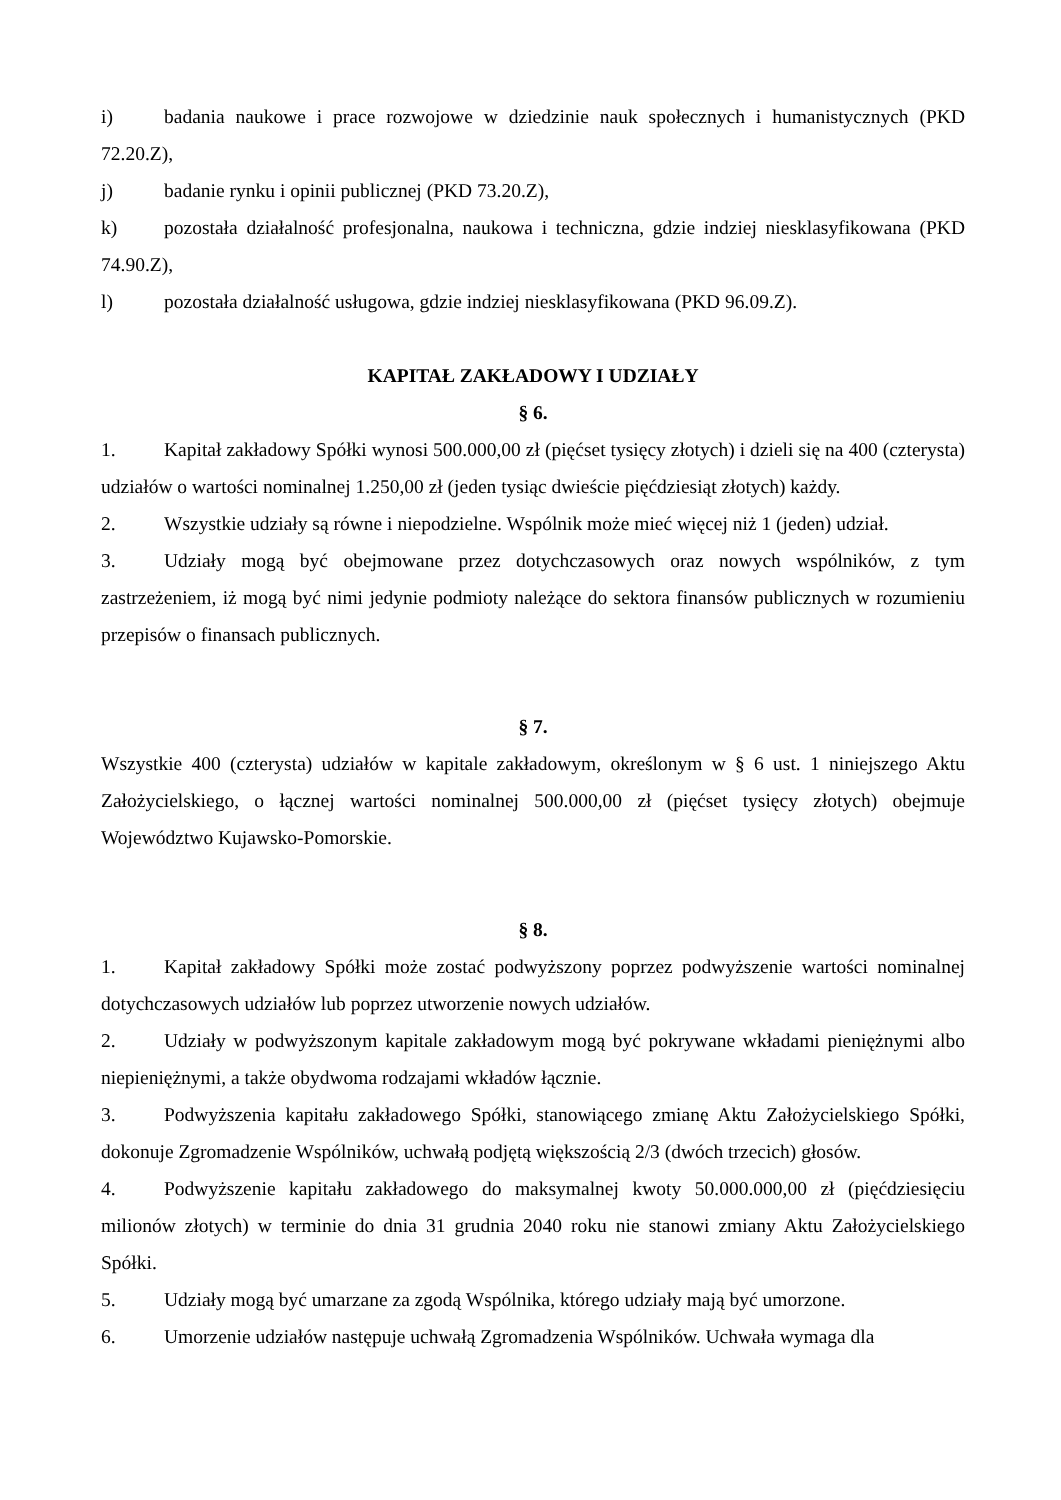i) badania naukowe i prace rozwojowe w dziedzinie nauk społecznych i humanistycznych (PKD 72.20.Z),
j) badanie rynku i opinii publicznej (PKD 73.20.Z),
k) pozostała działalność profesjonalna, naukowa i techniczna, gdzie indziej niesklasyfikowana (PKD 74.90.Z),
l) pozostała działalność usługowa, gdzie indziej niesklasyfikowana (PKD 96.09.Z).
KAPITAŁ ZAKŁADOWY I UDZIAŁY
§ 6.
1. Kapitał zakładowy Spółki wynosi 500.000,00 zł (pięćset tysięcy złotych) i dzieli się na 400 (czterysta) udziałów o wartości nominalnej 1.250,00 zł (jeden tysiąc dwieście pięćdziesiąt złotych) każdy.
2. Wszystkie udziały są równe i niepodzielne. Wspólnik może mieć więcej niż 1 (jeden) udział.
3. Udziały mogą być obejmowane przez dotychczasowych oraz nowych wspólników, z tym zastrzeżeniem, iż mogą być nimi jedynie podmioty należące do sektora finansów publicznych w rozumieniu przepisów o finansach publicznych.
§ 7.
Wszystkie 400 (czterysta) udziałów w kapitale zakładowym, określonym w § 6 ust. 1 niniejszego Aktu Założycielskiego, o łącznej wartości nominalnej 500.000,00 zł (pięćset tysięcy złotych) obejmuje Województwo Kujawsko-Pomorskie.
§ 8.
1. Kapitał zakładowy Spółki może zostać podwyższony poprzez podwyższenie wartości nominalnej dotychczasowych udziałów lub poprzez utworzenie nowych udziałów.
2. Udziały w podwyższonym kapitale zakładowym mogą być pokrywane wkładami pieniężnymi albo niepieniężnymi, a także obydwoma rodzajami wkładów łącznie.
3. Podwyższenia kapitału zakładowego Spółki, stanowiącego zmianę Aktu Założycielskiego Spółki, dokonuje Zgromadzenie Wspólników, uchwałą podjętą większością 2/3 (dwóch trzecich) głosów.
4. Podwyższenie kapitału zakładowego do maksymalnej kwoty 50.000.000,00 zł (pięćdziesięciu milionów złotych) w terminie do dnia 31 grudnia 2040 roku nie stanowi zmiany Aktu Założycielskiego Spółki.
5. Udziały mogą być umarzane za zgodą Wspólnika, którego udziały mają być umorzone.
6. Umorzenie udziałów następuje uchwałą Zgromadzenia Wspólników. Uchwała wymaga dla